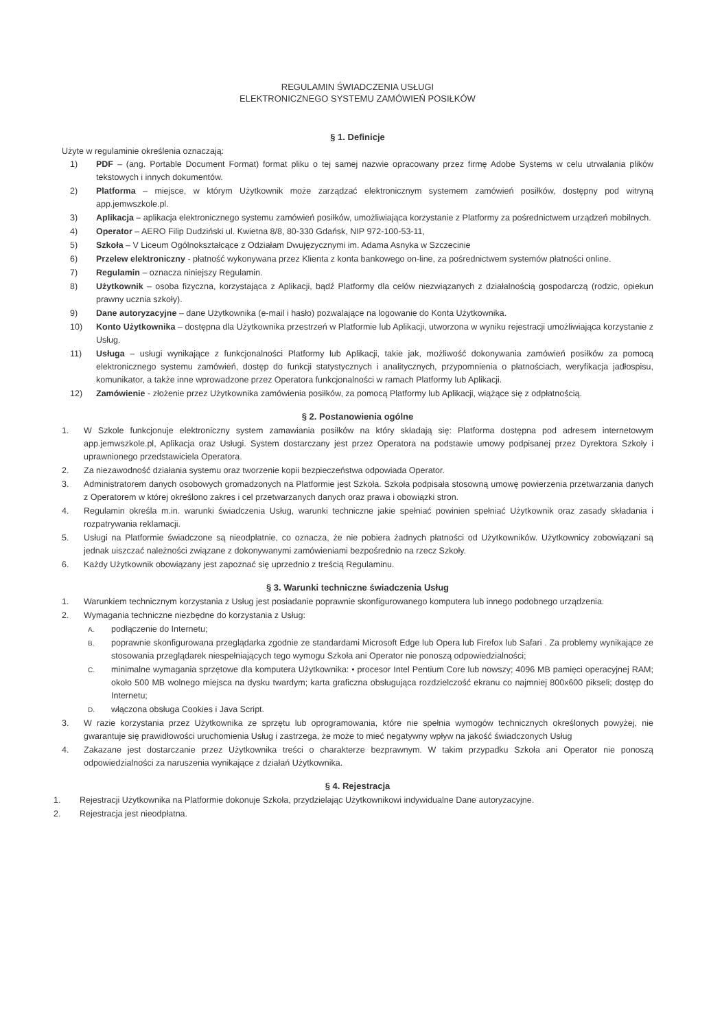REGULAMIN ŚWIADCZENIA USŁUGI
ELEKTRONICZNEGO SYSTEMU ZAMÓWIEŃ POSIŁKÓW
§ 1. Definicje
Użyte w regulaminie określenia oznaczają:
1) PDF – (ang. Portable Document Format) format pliku o tej samej nazwie opracowany przez firmę Adobe Systems w celu utrwalania plików tekstowych i innych dokumentów.
2) Platforma – miejsce, w którym Użytkownik może zarządzać elektronicznym systemem zamówień posiłków, dostępny pod witryną app.jemwszkole.pl.
3) Aplikacja – aplikacja elektronicznego systemu zamówień posiłków, umożliwiająca korzystanie z Platformy za pośrednictwem urządzeń mobilnych.
4) Operator – AERO Filip Dudziński ul. Kwietna 8/8, 80-330 Gdańsk, NIP 972-100-53-11,
5) Szkoła – V Liceum Ogólnokształcące z Odziałam Dwujęzycznymi im. Adama Asnyka w Szczecinie
6) Przelew elektroniczny - płatność wykonywana przez Klienta z konta bankowego on-line, za pośrednictwem systemów płatności online.
7) Regulamin – oznacza niniejszy Regulamin.
8) Użytkownik – osoba fizyczna, korzystająca z Aplikacji, bądź Platformy dla celów niezwiązanych z działalnością gospodarczą (rodzic, opiekun prawny ucznia szkoły).
9) Dane autoryzacyjne – dane Użytkownika (e-mail i hasło) pozwalające na logowanie do Konta Użytkownika.
10) Konto Użytkownika – dostępna dla Użytkownika przestrzeń w Platformie lub Aplikacji, utworzona w wyniku rejestracji umożliwiająca korzystanie z Usług.
11) Usługa – usługi wynikające z funkcjonalności Platformy lub Aplikacji, takie jak, możliwość dokonywania zamówień posiłków za pomocą elektronicznego systemu zamówień, dostęp do funkcji statystycznych i analitycznych, przypomnienia o płatnościach, weryfikacja jadłospisu, komunikator, a także inne wprowadzone przez Operatora funkcjonalności w ramach Platformy lub Aplikacji.
12) Zamówienie - złożenie przez Użytkownika zamówienia posiłków, za pomocą Platformy lub Aplikacji, wiążące się z odpłatnością.
§ 2. Postanowienia ogólne
1. W Szkole funkcjonuje elektroniczny system zamawiania posiłków na który składają się: Platforma dostępna pod adresem internetowym app.jemwszkole.pl, Aplikacja oraz Usługi. System dostarczany jest przez Operatora na podstawie umowy podpisanej przez Dyrektora Szkoły i uprawnionego przedstawiciela Operatora.
2. Za niezawodność działania systemu oraz tworzenie kopii bezpieczeństwa odpowiada Operator.
3. Administratorem danych osobowych gromadzonych na Platformie jest Szkoła. Szkoła podpisała stosowną umowę powierzenia przetwarzania danych z Operatorem w której określono zakres i cel przetwarzanych danych oraz prawa i obowiązki stron.
4. Regulamin określa m.in. warunki świadczenia Usług, warunki techniczne jakie spełniać powinien spełniać Użytkownik oraz zasady składania i rozpatrywania reklamacji.
5. Usługi na Platformie świadczone są nieodpłatnie, co oznacza, że nie pobiera żadnych płatności od Użytkowników. Użytkownicy zobowiązani są jednak uiszczać należności związane z dokonywanymi zamówieniami bezpośrednio na rzecz Szkoły.
6. Każdy Użytkownik obowiązany jest zapoznać się uprzednio z treścią Regulaminu.
§ 3. Warunki techniczne świadczenia Usług
1. Warunkiem technicznym korzystania z Usług jest posiadanie poprawnie skonfigurowanego komputera lub innego podobnego urządzenia.
2. Wymagania techniczne niezbędne do korzystania z Usług:
A. podłączenie do Internetu;
B. poprawnie skonfigurowana przeglądarka zgodnie ze standardami Microsoft Edge lub Opera lub Firefox lub Safari . Za problemy wynikające ze stosowania przeglądarek niespełniających tego wymogu Szkoła ani Operator nie ponoszą odpowiedzialności;
C. minimalne wymagania sprzętowe dla komputera Użytkownika: • procesor Intel Pentium Core lub nowszy; 4096 MB pamięci operacyjnej RAM; około 500 MB wolnego miejsca na dysku twardym; karta graficzna obsługująca rozdzielczość ekranu co najmniej 800x600 pikseli; dostęp do Internetu;
D. włączona obsługa Cookies i Java Script.
3. W razie korzystania przez Użytkownika ze sprzętu lub oprogramowania, które nie spełnia wymogów technicznych określonych powyżej, nie gwarantuje się prawidłowości uruchomienia Usług i zastrzega, że może to mieć negatywny wpływ na jakość świadczonych Usług
4. Zakazane jest dostarczanie przez Użytkownika treści o charakterze bezprawnym. W takim przypadku Szkoła ani Operator nie ponoszą odpowiedzialności za naruszenia wynikające z działań Użytkownika.
§ 4. Rejestracja
1. Rejestracji Użytkownika na Platformie dokonuje Szkoła, przydzielając Użytkownikowi indywidualne Dane autoryzacyjne.
2. Rejestracja jest nieodpłatna.